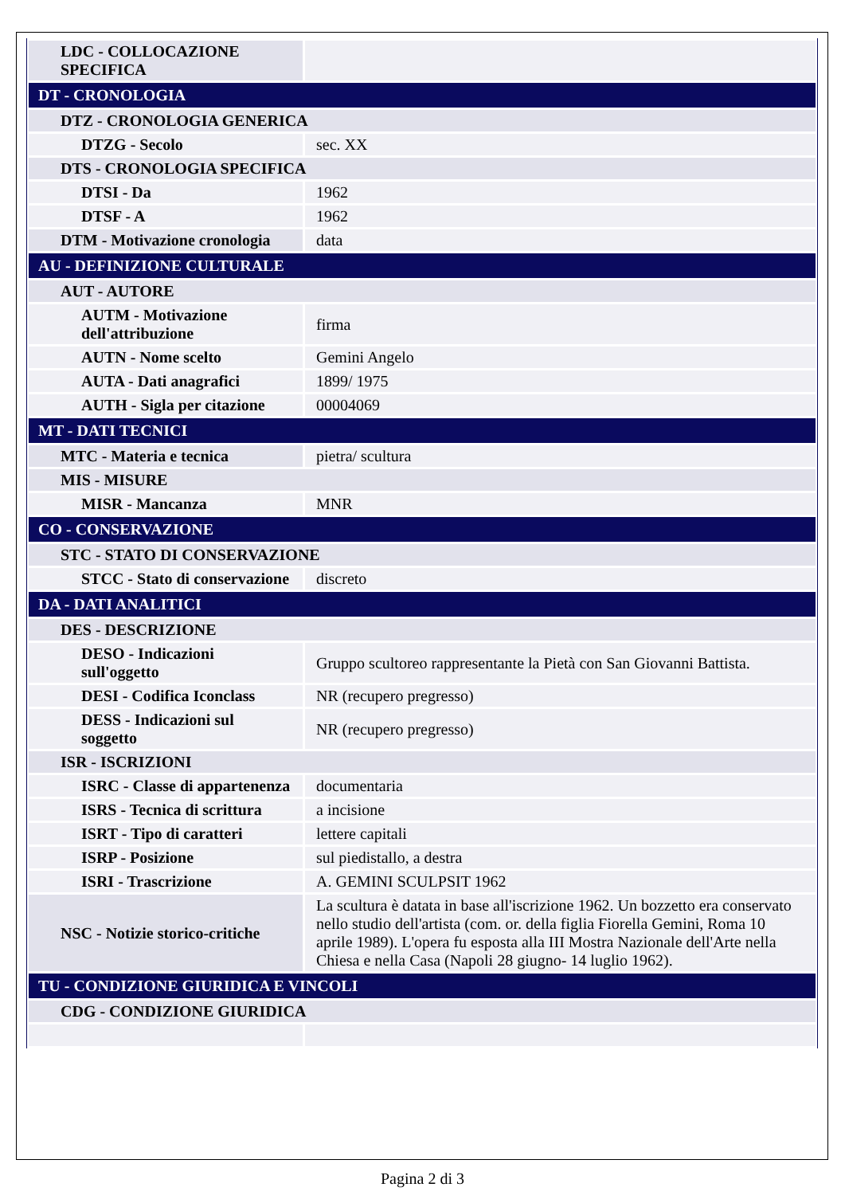| LDC - COLLOCAZIONE SPECIFICA | |
| DT - CRONOLOGIA | |
| DTZ - CRONOLOGIA GENERICA | |
| DTZG - Secolo | sec. XX |
| DTS - CRONOLOGIA SPECIFICA | |
| DTSI - Da | 1962 |
| DTSF - A | 1962 |
| DTM - Motivazione cronologia | data |
| AU - DEFINIZIONE CULTURALE | |
| AUT - AUTORE | |
| AUTM - Motivazione dell'attribuzione | firma |
| AUTN - Nome scelto | Gemini Angelo |
| AUTA - Dati anagrafici | 1899/ 1975 |
| AUTH - Sigla per citazione | 00004069 |
| MT - DATI TECNICI | |
| MTC - Materia e tecnica | pietra/ scultura |
| MIS - MISURE | |
| MISR - Mancanza | MNR |
| CO - CONSERVAZIONE | |
| STC - STATO DI CONSERVAZIONE | |
| STCC - Stato di conservazione | discreto |
| DA - DATI ANALITICI | |
| DES - DESCRIZIONE | |
| DESO - Indicazioni sull'oggetto | Gruppo scultoreo rappresentante la Pietà con San Giovanni Battista. |
| DESI - Codifica Iconclass | NR (recupero pregresso) |
| DESS - Indicazioni sul soggetto | NR (recupero pregresso) |
| ISR - ISCRIZIONI | |
| ISRC - Classe di appartenenza | documentaria |
| ISRS - Tecnica di scrittura | a incisione |
| ISRT - Tipo di caratteri | lettere capitali |
| ISRP - Posizione | sul piedistallo, a destra |
| ISRI - Trascrizione | A. GEMINI SCULPSIT 1962 |
| NSC - Notizie storico-critiche | La scultura è datata in base all'iscrizione 1962. Un bozzetto era conservato nello studio dell'artista (com. or. della figlia Fiorella Gemini, Roma 10 aprile 1989). L'opera fu esposta alla III Mostra Nazionale dell'Arte nella Chiesa e nella Casa (Napoli 28 giugno- 14 luglio 1962). |
| TU - CONDIZIONE GIURIDICA E VINCOLI | |
| CDG - CONDIZIONE GIURIDICA | |
Pagina 2 di 3